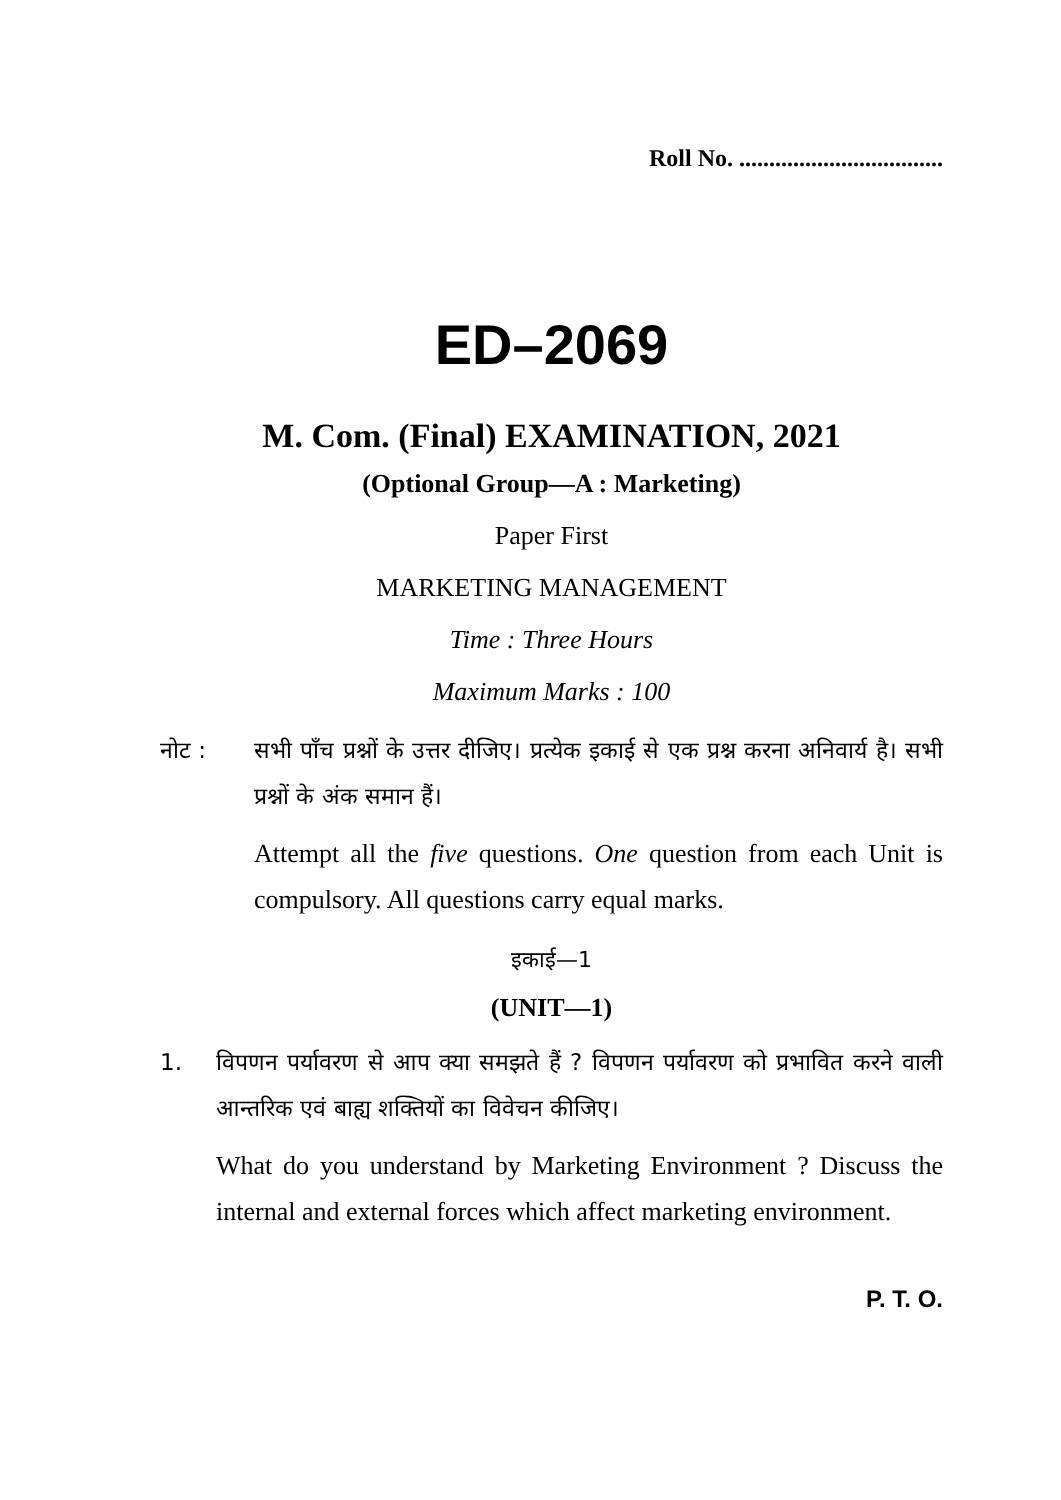Roll No. ..................................
ED–2069
M. Com. (Final) EXAMINATION, 2021
(Optional Group—A : Marketing)
Paper First
MARKETING MANAGEMENT
Time : Three Hours
Maximum Marks : 100
नोट : सभी पाँच प्रश्नों के उत्तर दीजिए। प्रत्येक इकाई से एक प्रश्न करना अनिवार्य है। सभी प्रश्नों के अंक समान हैं।
Attempt all the five questions. One question from each Unit is compulsory. All questions carry equal marks.
इकाई—1
(UNIT—1)
1. विपणन पर्यावरण से आप क्या समझते हैं ? विपणन पर्यावरण को प्रभावित करने वाली आन्तरिक एवं बाह्य शक्तियों का विवेचन कीजिए।
What do you understand by Marketing Environment ? Discuss the internal and external forces which affect marketing environment.
P. T. O.